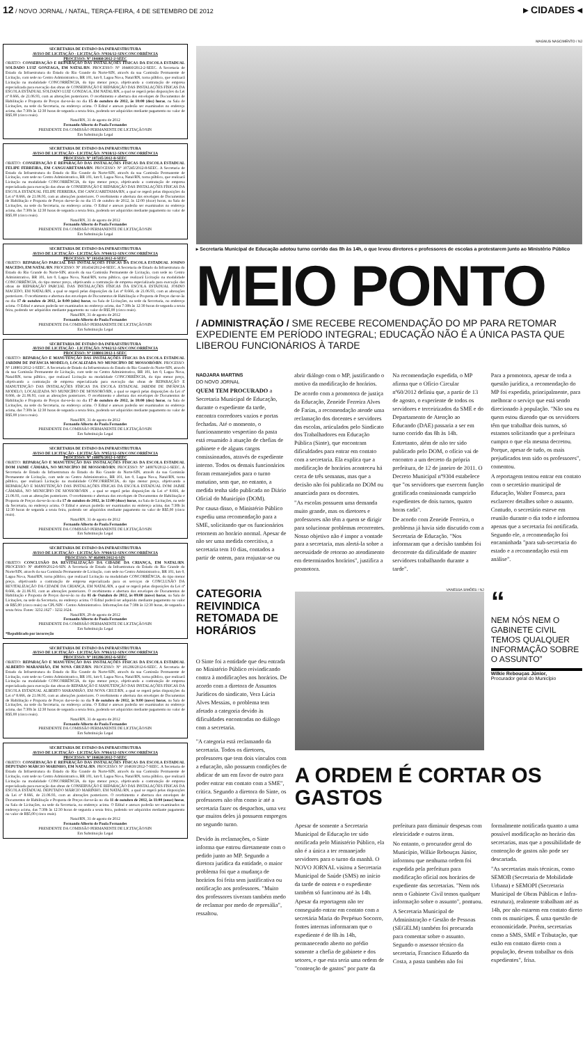12 / NOVO JORNAL / NATAL, TERÇA-FEIRA, 4 DE SETEMBRO DE 2012 ▸ CIDADES ◂
SECRETARIA DE ESTADO DA INFRAESTRUTURA
AVISO DE LICITAÇÃO - LICITAÇÃO: Nº036/12-SIN/CONCORRÊNCIA
PROCESSO: Nº 104460/2012-2-SEEC
OBJETO: CONSERVAÇÃO E REPARAÇÃO DAS INSTALAÇÕES FÍSICAS DA ESCOLA ESTADUAL SOLDADO LUIZ GONZAGA, EM NATAL/RN. PROCESSO: Nº 104460/2012-2-SEEC. A Secretaria de Estado da Infraestrutura do Estado do Rio Grande do Norte-SIN, através da sua Comissão Permanente de Licitação, com sede no Centro Administrativo, BR 101, km 0, Lagoa Nova, Natal/RN, torna público, que realizará Licitação na modalidade CONCORRÊNCIA, do tipo menor preço, objetivando a contratação de empresa especializada para execução das obras de CONSERVAÇÃO E REPARAÇÃO DAS INSTALAÇÕES FÍSICAS DA ESCOLA ESTADUAL SOLDADO LUIZ GONZAGA, EM NATAL/RN, a qual se regerá pelas disposições da Lei nº 8.666, de 21.06.93, com as alterações posteriores. O recebimento e abertura dos envelopes de Documentos de Habilitação e Proposta de Preços dar-se-ão no dia 15 de outubro de 2012, às 10:00 (dez) horas, na Sala de Licitações, na sede da Secretaria, no endereço acima. O Edital e anexos poderão ser examinados no endereço acima, das 7:30h às 12:30 horas de segunda a sexta feira, podendo ser adquiridos mediante pagamento no valor de R$5,00 (cinco reais).
Natal/RN, 31 de agosto de 2012
Fernando Alberto de Paula Fernandes
PRESIDENTE DA COMISSÃO PERMANENTE DE LICITAÇÃO/SIN
Em Substituição Legal
SECRETARIA DE ESTADO DA INFRAESTRUTURA
AVISO DE LICITAÇÃO - LICITAÇÃO: Nº038/12-SIN/CONCORRÊNCIA
PROCESSO: Nº 107245/2012-8-SEEC
OBJETO: CONSERVAÇÃO E REPARAÇÃO DAS INSTALAÇÕES FÍSICAS DA ESCOLA ESTADUAL FELIPE FERREIRA, EM CANGUARETAMA/RN. PROCESSO: Nº 107245/2012-8-SEEC. A Secretaria de Estado da Infraestrutura do Estado do Rio Grande do Norte-SIN, através da sua Comissão Permanente de Licitação, com sede no Centro Administrativo, BR 101, km 0, Lagoa Nova, Natal/RN, torna público, que realizará Licitação na modalidade CONCORRÊNCIA, do tipo menor preço, objetivando a contratação de empresa especializada para execução das obras de CONSERVAÇÃO E REPARAÇÃO DAS INSTALAÇÕES FÍSICAS DA ESCOLA ESTADUAL FELIPE FERREIRA, EM CANGUARETAMA/RN, a qual se regerá pelas disposições da Lei nº 8.666, de 21.06.93, com as alterações posteriores. O recebimento e abertura dos envelopes de Documentos de Habilitação e Proposta de Preços dar-se-ão no dia 15 de outubro de 2012, às 12:00 (doze) horas, na Sala de Licitações, na sede da Secretaria, no endereço acima. O Edital e anexos poderão ser examinados no endereço acima, das 7:30h às 12:30 horas de segunda a sexta feira, podendo ser adquiridos mediante pagamento no valor de R$5,00 (cinco reais).
Natal/RN, 31 de agosto de 2012
Fernando Alberto de Paula Fernandes
PRESIDENTE DA COMISSÃO PERMANENTE DE LICITAÇÃO/SIN
Em Substituição Legal
SECRETARIA DE ESTADO DA INFRAESTRUTURA
AVISO DE LICITAÇÃO - LICITAÇÃO: Nº040/12-SIN/CONCORRÊNCIA
PROCESSO: Nº 101434/2012-4-SEEC
OBJETO: REPARAÇÃO PARCIAL DAS INSTALAÇÕES FÍSICAS DA ESCOLA ESTADUAL JOSINO MACEDO, EM NATAL/RN. PROCESSO: Nº 101434/2012-4-SEEC. A Secretaria de Estado da Infraestrutura do Estado do Rio Grande do Norte-SIN, através da sua Comissão Permanente de Licitação, com sede no Centro Administrativo, BR 101, km 0, Lagoa Nova, Natal/RN, torna público, que realizará Licitação na modalidade CONCORRÊNCIA, do tipo menor preço, objetivando a contratação de empresa especializada para execução das obras de REPARAÇÃO PARCIAL DAS INSTALAÇÕES FÍSICAS DA ESCOLA ESTADUAL JOSINO MACEDO, EM NATAL/RN, a qual se regerá pelas disposições da Lei nº 8.666, de 21.06.93, com as alterações posteriores. O recebimento e abertura dos envelopes de Documentos de Habilitação e Proposta de Preços dar-se-ão no dia 17 de outubro de 2012, às 8:00 (oito) horas, na Sala de Licitações, na sede da Secretaria, no endereço acima. O Edital e anexos poderão ser examinados no endereço acima, das 7:30h às 12:30 horas de segunda a sexta feira, podendo ser adquiridos mediante pagamento no valor de R$5,00 (cinco reais).
Natal/RN, 31 de agosto de 2012
Fernando Alberto de Paula Fernandes
PRESIDENTE DA COMISSÃO PERMANENTE DE LICITAÇÃO/SIN
Em Substituição Legal
SECRETARIA DE ESTADO DA INFRAESTRUTURA
AVISO DE LICITAÇÃO - LICITAÇÃO: Nº042/12-SIN/CONCORRÊNCIA
PROCESSO: Nº 118801/2012-1-SEEC
OBJETO: REPARAÇÃO E MANUTENÇÃO DAS INSTALAÇÕES FÍSICAS DA ESCOLA ESTADUAL JARDIM DE INFÂNCIA MODELO, LOCALIZADA NO MUNICÍPIO DE MOSSORÓ/RN. PROCESSO: Nº 118801/2012-1-SEEC. A Secretaria de Estado da Infraestrutura do Estado do Rio Grande do Norte-SIN, através da sua Comissão Permanente de Licitação, com sede no Centro Administrativo, BR 101, km 0, Lagoa Nova, Natal/RN, torna público, que realizará Licitação na modalidade CONCORRÊNCIA, do tipo menor preço, objetivando a contratação de empresa especializada para execução das obras de REPARAÇÃO E MANUTENÇÃO DAS INSTALAÇÕES FÍSICAS DA ESCOLA ESTADUAL JARDIM DE INFÂNCIA MODELO, LOCALIZADA NO MUNICÍPIO DE MOSSORÓ/RN, a qual se regerá pelas disposições da Lei nº 8.666, de 21.06.93, com as alterações posteriores. O recebimento e abertura dos envelopes de Documentos de Habilitação e Proposta de Preços dar-se-ão no dia 17 de outubro de 2012, às 10:00 (dez) horas, na Sala de Licitações, na sede da Secretaria, no endereço acima. O Edital e anexos poderão ser examinados no endereço acima, das 7:30h às 12:30 horas de segunda a sexta feira, podendo ser adquiridos mediante pagamento no valor de R$5,00 (cinco reais).
Natal/RN, 31 de agosto de 2012
Fernando Alberto de Paula Fernandes
PRESIDENTE DA COMISSÃO PERMANENTE DE LICITAÇÃO/SIN
Em Substituição Legal
SECRETARIA DE ESTADO DA INFRAESTRUTURA
AVISO DE LICITAÇÃO - LICITAÇÃO: Nº052/12-SIN/CONCORRÊNCIA
PROCESSO: Nº 140876/2012-1-SEEC
OBJETO: REPARAÇÃO E MANUTENÇÃO DAS INSTALAÇÕES FÍSICAS DA ESCOLA ESTADUAL DOM JAIME CÂMARA, NO MUNICÍPIO DE MOSSORÓ/RN; PROCESSO: Nº 140876/2012-1-SEEC. A Secretaria de Estado da Infraestrutura do Estado do Rio Grande do Norte-SIN, através da sua Comissão Permanente de Licitação, com sede no Centro Administrativo, BR 101, km 0, Lagoa Nova, Natal/RN, torna público, que realizará Licitação na modalidade CONCORRÊNCIA, do tipo menor preço, objetivando a REPARAÇÃO E MANUTENÇÃO DAS INSTALAÇÕES FÍSICAS DA ESCOLA ESTADUAL DOM JAIME CÂMARA, NO MUNICÍPIO DE MOSSORÓ/RN , a qual se regerá pelas disposições da Lei nº 8.666, de 21.06.93, com as alterações posteriores. O recebimento e abertura dos envelopes de Documentos de Habilitação e Proposta de Preços dar-se-ão no dia 17 de outubro de 2012, às 12:00 (doze) horas, na Sala de Licitações, na sede da Secretaria, no endereço acima. O Edital e anexos poderão ser examinados no endereço acima, das 7:30h às 12:30 horas de segunda a sexta feira, podendo ser adquiridos mediante pagamento no valor de R$5,00 (cinco reais).
Natal/RN, 31 de agosto de 2012
Fernando Alberto de Paula Fernandes
PRESIDENTE DA COMISSÃO PERMANENTE DE LICITAÇÃO/SIN
Em Substituição Legal
SECRETARIA DE ESTADO DA INFRAESTRUTURA
AVISO DE LICITAÇÃO - LICITAÇÃO: Nº060/12-SIN/CONCORRÊNCIA
PROCESSO: Nº 464909/2012-6-SIN
OBJETO: CONCLUSÃO DA REVITALIZAÇÃO DA CIDADE DA CRIANÇA, EM NATAL/RN. PROCESSO: Nº 464909/2012-6-SIN. A Secretaria de Estado da Infraestrutura do Estado do Rio Grande do Norte/SIN, através da sua Comissão Permanente de Licitação, com sede no Centro Administrativo, BR 101, km 0, Lagoa Nova, Natal/RN, torna público, que realizará Licitação na modalidade CONCORRÊNCIA, do tipo menor preço, objetivando a contratação de empresa especializada para os serviços de CONCLUSÃO DA REVITALIZAÇÃO DA CIDADE DA CRIANÇA, EM NATAL/RN, a qual se regerá pelas disposições da Lei nº 8.666, de 21.06.93, com as alterações posteriores. O recebimento e abertura dos envelopes de Documentos de Habilitação e Proposta de Preços dar-se-ão no dia 01 de Outubro de 2012, às 09:00 (nove) horas, na Sala de Licitações, na sede da Secretaria, no endereço acima. O Edital poderá ser adquirido mediante pagamento no valor de R$5,00 (cinco reais) na CPL/SIN - Centro Administrativo. Informações das 7:30h às 12:30 horas, de segunda a sexta feira. Fones: 3232.1627 - 3232.1624.
Natal/RN, 29 de agosto de 2012
Fernando Alberto de Paula Fernandes
PRESIDENTE DA COMISSÃO PERMANENTE DE LICITAÇÃO/SIN
Em Substituição Legal
*Republicado por incorreção
SECRETARIA DE ESTADO DA INFRAESTRUTURA
AVISO DE LICITAÇÃO - LICITAÇÃO: Nº063/12-SIN/CONCORRÊNCIA
PROCESSO: Nº 101286/2012-6-SEEC
OBJETO: REPARAÇÃO E MANUTENÇÃO DAS INSTALAÇÕES FÍSICAS DA ESCOLA ESTADUAL ALBERTO MARANHÃO, EM NOVA CRUZ/RN. PROCESSO: Nº 101286/2012-6-SEEC. A Secretaria de Estado da Infraestrutura do Estado do Rio Grande do Norte-SIN, através da sua Comissão Permanente de Licitação, com sede no Centro Administrativo, BR 101, km 0, Lagoa Nova, Natal/RN, torna público, que realizará Licitação na modalidade CONCORRÊNCIA, do tipo menor preço, objetivando a contratação de empresa especializada para execução das obras de REPARAÇÃO E MANUTENÇÃO DAS INSTALAÇÕES FÍSICAS DA ESCOLA ESTADUAL ALBERTO MARANHÃO, EM NOVA CRUZ/RN, a qual se regerá pelas disposições da Lei nº 8.666, de 21.06.93, com as alterações posteriores. O recebimento e abertura dos envelopes de Documentos de Habilitação e Proposta de Preços dar-se-ão no dia 9 de outubro de 2012, às 9:00 (nove) horas, na Sala de Licitações, na sede da Secretaria, no endereço acima. O Edital e anexos poderão ser examinados no endereço acima, das 7:30h às 12:30 horas de segunda a sexta feira, podendo ser adquiridos mediante pagamento no valor de R$5,00 (cinco reais).
Natal/RN, 31 de agosto de 2012
Fernando Alberto de Paula Fernandes
PRESIDENTE DA COMISSÃO PERMANENTE DE LICITAÇÃO/SIN
Em Substituição Legal
SECRETARIA DE ESTADO DA INFRAESTRUTURA
AVISO DE LICITAÇÃO - LICITAÇÃO: Nº064/12-SIN/CONCORRÊNCIA
PROCESSO: Nº 104630/2012-7-SEEC
OBJETO: CONSERVAÇÃO E REPARAÇÃO DAS INSTALAÇÕES FÍSICAS DA ESCOLA ESTADUAL DEPUTADO MÁRCIO MARINHO, EM NATAL/RN. PROCESSO: Nº 104630/2012-7-SEEC. A Secretaria de Estado da Infraestrutura do Estado do Rio Grande do Norte-SIN, através da sua Comissão Permanente de Licitação, com sede no Centro Administrativo, BR 101, km 0, Lagoa Nova, Natal/RN, torna público, que realizará Licitação na modalidade CONCORRÊNCIA, do tipo menor preço, objetivando a contratação de empresa especializada para execução das obras de CONSERVAÇÃO E REPARAÇÃO DAS INSTALAÇÕES FÍSICAS DA ESCOLA ESTADUAL DEPUTADO MÁRCIO MARINHO, EM NATAL/RN, a qual se regerá pelas disposições da Lei nº 8.666, de 21.06.93, com as alterações posteriores. O recebimento e abertura dos envelopes de Documentos de Habilitação e Proposta de Preços dar-se-ão no dia 11 de outubro de 2012, às 11:00 (onze) horas, na Sala de Licitações, na sede da Secretaria, no endereço acima. O Edital e anexos poderão ser examinados no endereço acima, das 7:30h às 12:30 horas de segunda a sexta feira, podendo ser adquiridos mediante pagamento no valor de R$5,00 (cinco reais).
Natal/RN, 31 de agosto de 2012
Fernando Alberto de Paula Fernandes
PRESIDENTE DA COMISSÃO PERMANENTE DE LICITAÇÃO/SIN
Em Substituição Legal
MAGNUS NASCIMENTO / NJ
▸ Secretaria Municipal de Educação adotou turno corrido das 8h às 14h, o que levou diretores e professores de escolas a protestarem junto ao Ministério Público
MEIO PONTO
/ ADMINISTRAÇÃO / SME RECEBE RECOMENDAÇÃO DO MP PARA RETOMAR EXPEDIENTE EM PERÍODO INTEGRAL; EDUCAÇÃO NÃO É A ÚNICA PASTA QUE LIBEROU FUNCIONÁRIOS À TARDE
NADJARA MARTINS
DO NOVO JORNAL
QUEM TEM PROCURADO a Secretaria Municipal de Educação, durante o expediente da tarde, encontra corredores vazios e portas fechadas. Até o momento, o funcionamento vespertino da pasta está resumido à atuação de chefias de gabinete e de alguns cargos comissionados, através de expediente interno. Todos os demais funcionários foram remanejados para o turno matutino, sem que, no entanto, a medida tenha sido publicada no Diário Oficial do Município (DOM).
Por causa disso, o Ministério Público expediu uma recomendação para a SME, solicitando que os funcionários retornem ao horário normal. Apesar de não ser uma medida coercitiva, a secretaria tem 10 dias, contados a partir de ontem, para reajustar-se ou abrir diálogo com o MP, justificando o motivo da modificação de horários.
De acordo com a promotora de justiça da Educação, Zeneide Ferreira Alves de Farias, a recomendação atende uma reclamação dos docentes e servidores das escolas, articulados pelo Sindicato dos Trabalhadores em Educação Pública (Sinte), que encontram dificuldades para entrar em contato com a secretaria. Ela explica que a modificação de horários aconteceu há cerca de três semanas, mas que a decisão não foi publicada no DOM ou anunciada para os docentes.
"As escolas possuem uma demanda muito grande, mas os diretores e professores não têm a quem se dirigir para solucionar problemas recorrentes. Nosso objetivo não é impor a vontade para a secretaria, mas alertá-la sobre a necessidade de retorno ao atendimento em determinados horários", justifica a promotora.
Na recomendação expedida, o MP afirma que o Ofício Circular nº60/2012 definiu que, a partir de 13 de agosto, o experiente de todos os servidores e terceirizados da SME e do Departamento de Atenção ao Educando (DAE) passaria a ser em turno corrido das 8h às 14h.
Entretanto, além de não ter sido publicado pelo DOM, o ofício vai de encontro a um decreto da própria prefeitura, de 12 de janeiro de 2011. O Decreto Municipal nº9304 estabelece que "os servidores que exercem função gratificada comissionada cumprirão expedientes de dois turnos, quatro horas cada".
De acordo com Zeneide Ferreira, o problema já havia sido discutido com a Secretaria de Educação. "Nos informaram que a decisão também foi decorrente da dificuldade de manter servidores trabalhando durante a tarde".
Para a promotora, apesar de toda a questão jurídica, a recomendação do MP foi expedida, principalmente, para melhorar o serviço que está sendo direcionado à população. "Não sou eu quem estou dizendo que os servidores têm que trabalhar dois turnos, só estamos solicitando que a prefeitura cumpra o que ela mesma decretou. Porque, apesar de tudo, os mais prejudicados tem sido os professores", comentou.
A reportagem tentou entrar em contato com o secretário municipal de Educação, Walter Fonseca, para esclarecer detalhes sobre o assunto. Contudo, o secretário esteve em reunião durante o dia todo e informou apenas que a secretaria foi notificada. Segundo ele, a recomendação foi encaminhada "para sub-secretaria do estado e a recomendação está em análise".
CATEGORIA REIVINDICA RETOMADA DE HORÁRIOS
O Sinte foi a entidade que deu entrada no Ministério Público reivindicando contra à modificações nos horários. De acordo com a diretora de Assuntos Jurídicos do sindicato, Vera Lúcia Alves Messias, o problema tem afetado a categoria devido às dificuldades encontradas no diálogo com a secretaria.
"A categoria está reclamando da secretaria. Todos os diretores, professores que tem dois vínculos com a educação, não possuem condições de abdicar de um em favor de outro para poder entrar em contato com a SME", critica. Segundo a diretora do Sinte, os professores não têm como ir até a secretaria fazer os despachos, uma vez que muitos deles já possuem empregos no segundo turno.
Devido às reclamações, o Sinte informa que entrou diretamente com o pedido junto ao MP. Segundo a diretora jurídica da entidade, o maior problema foi que a mudança de horários foi feita sem justificativa ou notificação aos professores. "Muito dos professores tiveram também medo de reclamar por medo de represália", ressaltou.
VANESSA SIMÕES / NJ
“
NEM NÓS NEM O GABINETE CIVIL TEMOS QUALQUER INFORMAÇÃO SOBRE O ASSUNTO”
Wilkie Rebouças Júnior,
Procurador geral do Município
A ORDEM É CORTAR OS GASTOS
Apesar de somente a Secretaria Municipal de Educação ter sido notificada pelo Ministério Público, ela não é a única a ter remanejado servidores para o turno da manhã. O NOVO JORNAL visitou a Secretaria Municipal de Saúde (SMS) no início da tarde de ontem e o expediente também só funcionou até às 14h.
Apesar da reportagem não ter conseguido entrar em contato com a secretária Maria do Perpétuo Socorro, fontes internas informaram que o expediente é de 8h às 14h, permanecendo aberto no prédio somente a chefia de gabinete e dos setores, e que esta seria uma ordem de "contenção de gastos" por parte da prefeitura para diminuir despesas com eletricidade e outros itens.
No entanto, o procurador geral do Município, Wilkie Rebouças Júnior, informou que nenhuma ordem foi expedida pela prefeitura para modificação oficial nos horários de expediente das secretarias. "Nem nós nem o Gabinete Civil temos qualquer informação sobre o assunto", pontuou.
A Secretaria Municipal de Administração e Gestão de Pessoas (SEGELM) também foi procurada para comentar sobre o assunto. Segundo o assessor técnico da secretaria, Francisco Eduardo da Costa, a pasta também não foi formalmente notificada quanto a uma possível modificação no horário das secretarias, mas que a possibilidade de contenção de gastos não pode ser descartada.
"As secretarias mais técnicas, como SEMOB (Secretaria de Mobilidade Urbana) e SEMOPI (Secretaria Municipal de Obras Públicas e Infra-estrutura), realmente trabalham até as 14h, por não estarem em contato direto com os munícipes. É uma questão de economicidade. Porém, secretarias como a SMS, SME e Tributação, que estão em contato direto com a população, devem trabalhar os dois expedientes", frisa.